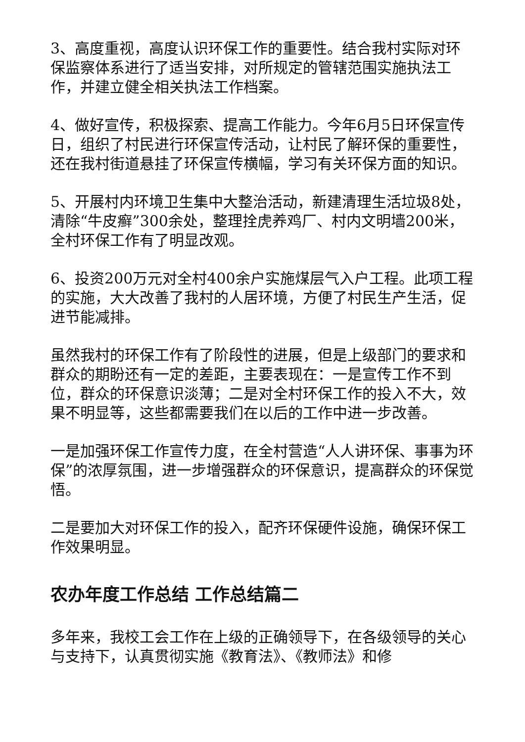3、高度重视，高度认识环保工作的重要性。结合我村实际对环保监察体系进行了适当安排，对所规定的管辖范围实施执法工作，并建立健全相关执法工作档案。
4、做好宣传，积极探索、提高工作能力。今年6月5日环保宣传日，组织了村民进行环保宣传活动，让村民了解环保的重要性，还在我村街道悬挂了环保宣传横幅，学习有关环保方面的知识。
5、开展村内环境卫生集中大整治活动，新建清理生活垃圾8处，清除“牛皮癣”300余处，整理拴虎养鸡厂、村内文明墙200米，全村环保工作有了明显改观。
6、投资200万元对全村400余户实施煤层气入户工程。此项工程的实施，大大改善了我村的人居环境，方便了村民生产生活，促进节能减排。
虽然我村的环保工作有了阶段性的进展，但是上级部门的要求和群众的期盼还有一定的差距，主要表现在：一是宣传工作不到位，群众的环保意识淡薄；二是对全村环保工作的投入不大，效果不明显等，这些都需要我们在以后的工作中进一步改善。
一是加强环保工作宣传力度，在全村营造“人人讲环保、事事为环保”的浓厚氛围，进一步增强群众的环保意识，提高群众的环保觉悟。
二是要加大对环保工作的投入，配齐环保硬件设施，确保环保工作效果明显。
农办年度工作总结 工作总结篇二
多年来，我校工会工作在上级的正确领导下，在各级领导的关心与支持下，认真贯彻实施《教育法》、《教师法》和修